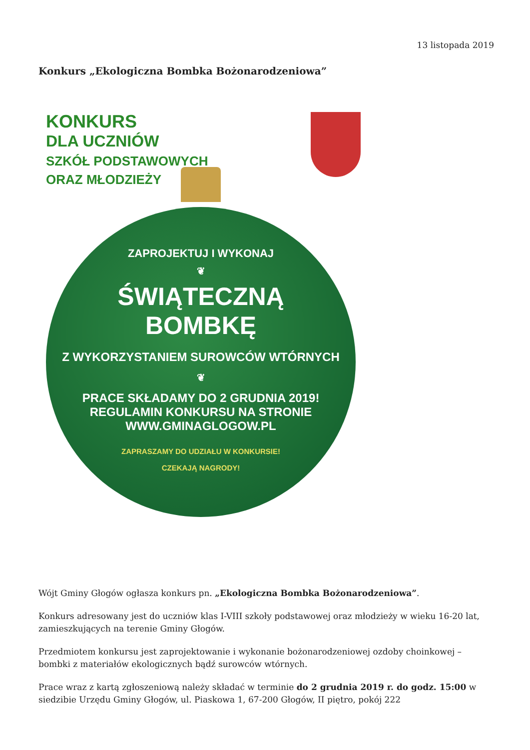13 listopada 2019
Konkurs „Ekologiczna Bombka Bożonarodzeniowa”
KONKURS
DLA UCZNIÓW
SZKÓŁ PODSTAWOWYCH
ORAZ MŁODZIEŻY
ZAPROJEKTUJ I WYKONAJ
❦
ŚWIĄTECZNĄ
BOMBKĘ
Z WYKORZYSTANIEM SUROWCÓW WTÓRNYCH
❦
PRACE SKŁADAMY DO 2 GRUDNIA 2019!
REGULAMIN KONKURSU NA STRONIE
WWW.GMINAGLOGOW.PL
ZAPRASZAMY DO UDZIAŁU W KONKURSIE!
CZEKAJĄ NAGRODY!
Wójt Gminy Głogów ogłasza konkurs pn. „Ekologiczna Bombka Bożonarodzeniowa”.
Konkurs adresowany jest do uczniów klas I-VIII szkoły podstawowej oraz młodzieży w wieku 16-20 lat, zamieszkujących na terenie Gminy Głogów.
Przedmiotem konkursu jest zaprojektowanie i wykonanie bożonarodzeniowej ozdoby choinkowej – bombki z materiałów ekologicznych bądź surowców wtórnych.
Prace wraz z kartą zgłoszeniową należy składać w terminie do 2 grudnia 2019 r. do godz. 15:00 w siedzibie Urzędu Gminy Głogów, ul. Piaskowa 1, 67-200 Głogów, II piętro, pokój 222